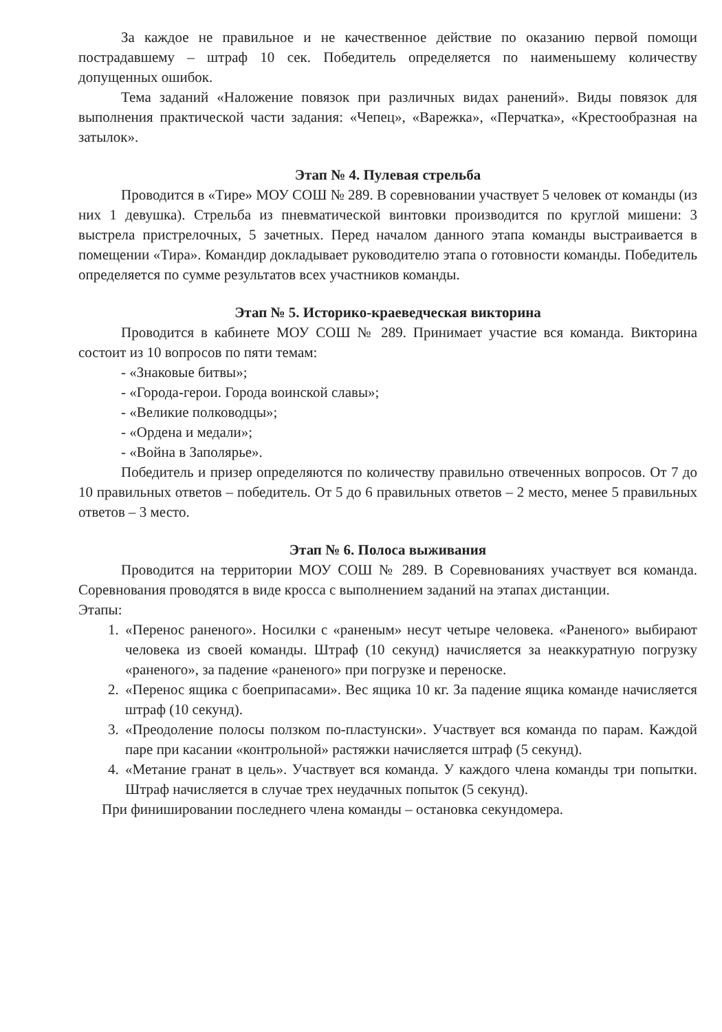За каждое не правильное и не качественное действие по оказанию первой помощи пострадавшему – штраф 10 сек. Победитель определяется по наименьшему количеству допущенных ошибок.
Тема заданий «Наложение повязок при различных видах ранений». Виды повязок для выполнения практической части задания: «Чепец», «Варежка», «Перчатка», «Крестообразная на затылок».
Этап № 4. Пулевая стрельба
Проводится в «Тире» МОУ СОШ № 289. В соревновании участвует 5 человек от команды (из них 1 девушка). Стрельба из пневматической винтовки производится по круглой мишени: 3 выстрела пристрелочных, 5 зачетных. Перед началом данного этапа команды выстраивается в помещении «Тира». Командир докладывает руководителю этапа о готовности команды. Победитель определяется по сумме результатов всех участников команды.
Этап № 5. Историко-краеведческая викторина
Проводится в кабинете МОУ СОШ № 289. Принимает участие вся команда. Викторина состоит из 10 вопросов по пяти темам:
- «Знаковые битвы»;
- «Города-герои. Города воинской славы»;
- «Великие полководцы»;
- «Ордена и медали»;
- «Война в Заполярье».
Победитель и призер определяются по количеству правильно отвеченных вопросов. От 7 до 10 правильных ответов – победитель. От 5 до 6 правильных ответов – 2 место, менее 5 правильных ответов – 3 место.
Этап № 6. Полоса выживания
Проводится на территории МОУ СОШ № 289. В Соревнованиях участвует вся команда. Соревнования проводятся в виде кросса с выполнением заданий на этапах дистанции.
Этапы:
1. «Перенос раненого». Носилки с «раненым» несут четыре человека. «Раненого» выбирают человека из своей команды. Штраф (10 секунд) начисляется за неаккуратную погрузку «раненого», за падение «раненого» при погрузке и переноске.
2. «Перенос ящика с боеприпасами». Вес ящика 10 кг. За падение ящика команде начисляется штраф (10 секунд).
3. «Преодоление полосы ползком по-пластунски». Участвует вся команда по парам. Каждой паре при касании «контрольной» растяжки начисляется штраф (5 секунд).
4. «Метание гранат в цель». Участвует вся команда. У каждого члена команды три попытки. Штраф начисляется в случае трех неудачных попыток (5 секунд).
При финишировании последнего члена команды – остановка секундомера.